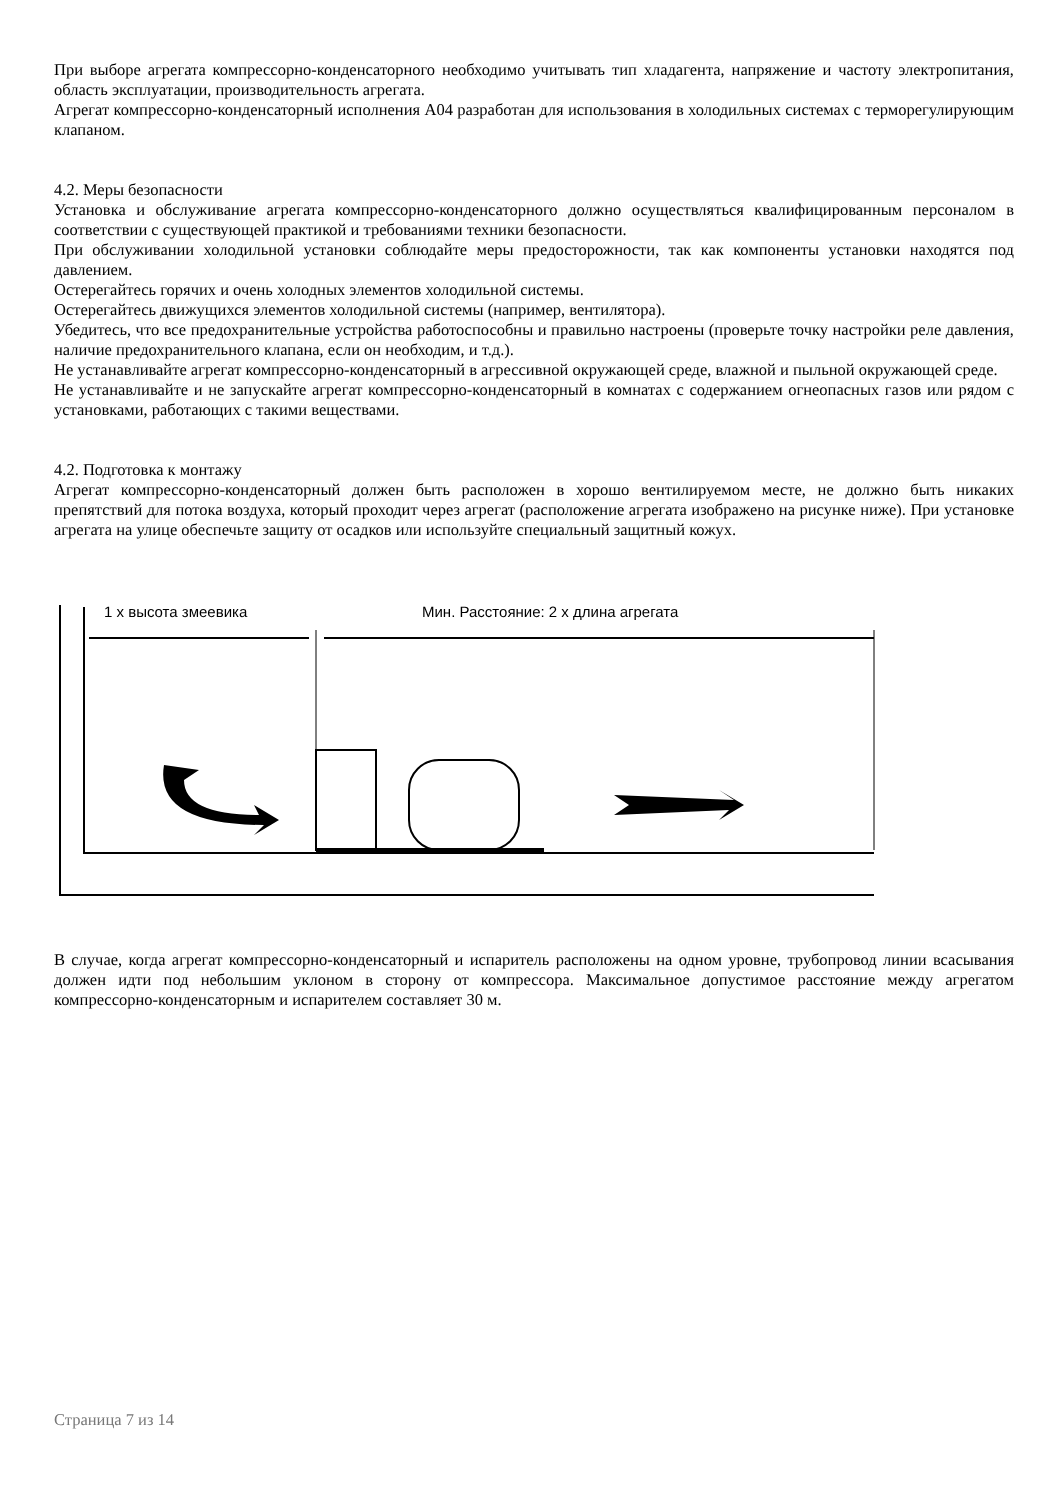При выборе агрегата компрессорно-конденсаторного необходимо учитывать тип хладагента, напряжение и частоту электропитания, область эксплуатации, производительность агрегата.
Агрегат компрессорно-конденсаторный исполнения А04 разработан для использования в холодильных системах с терморегулирующим клапаном.
4.2. Меры безопасности
Установка и обслуживание агрегата компрессорно-конденсаторного должно осуществляться квалифицированным персоналом в соответствии с существующей практикой и требованиями техники безопасности.
При обслуживании холодильной установки соблюдайте меры предосторожности, так как компоненты установки находятся под давлением.
Остерегайтесь горячих и очень холодных элементов холодильной системы.
Остерегайтесь движущихся элементов холодильной системы (например, вентилятора).
Убедитесь, что все предохранительные устройства работоспособны и правильно настроены (проверьте точку настройки реле давления, наличие предохранительного клапана, если он необходим, и т.д.).
Не устанавливайте агрегат компрессорно-конденсаторный в агрессивной окружающей среде, влажной и пыльной окружающей среде.
Не устанавливайте и не запускайте агрегат компрессорно-конденсаторный в комнатах с содержанием огнеопасных газов или рядом с установками, работающих с такими веществами.
4.2. Подготовка к монтажу
Агрегат компрессорно-конденсаторный должен быть расположен в хорошо вентилируемом месте, не должно быть никаких препятствий для потока воздуха, который проходит через агрегат (расположение агрегата изображено на рисунке ниже). При установке агрегата на улице обеспечьте защиту от осадков или используйте специальный защитный кожух.
1 х высота змеевика
Мин. Расстояние: 2 х длина агрегата
В случае, когда агрегат компрессорно-конденсаторный и испаритель расположены на одном уровне, трубопровод линии всасывания должен идти под небольшим уклоном в сторону от компрессора. Максимальное допустимое расстояние между агрегатом компрессорно-конденсаторным и испарителем составляет 30 м.
Страница 7 из 14